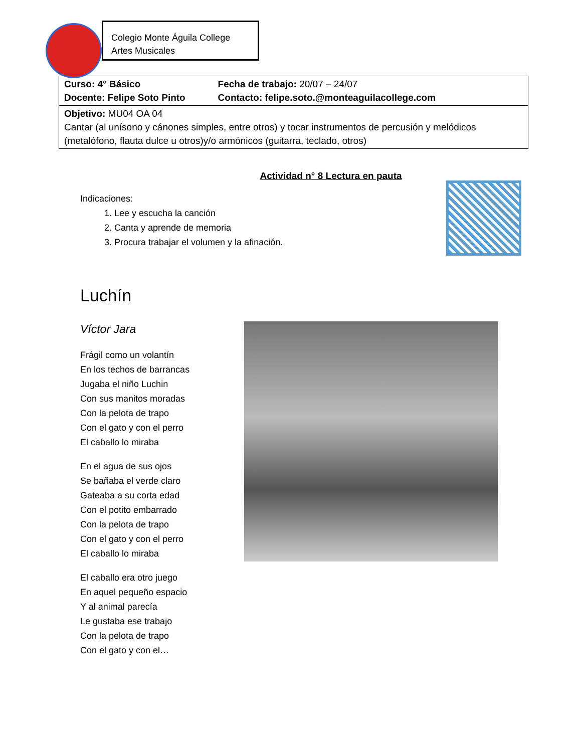Colegio Monte Águila College
Artes Musicales
| Curso: 4° Básico Docente: Felipe Soto Pinto | Fecha de trabajo: 20/07 – 24/07 Contacto: felipe.soto.@monteaguilacollege.com |
| Objetivo: MU04 OA 04 Cantar (al unísono y cánones simples, entre otros) y tocar instrumentos de percusión y melódicos (metalófono, flauta dulce u otros)y/o armónicos (guitarra, teclado, otros) | |
Actividad n° 8 Lectura en pauta
Indicaciones:
1. Lee y escucha la canción
2. Canta y aprende de memoria
3. Procura trabajar el volumen y la afinación.
Luchín
Víctor Jara
Frágil como un volantín
En los techos de barrancas
Jugaba el niño Luchin
Con sus manitos moradas
Con la pelota de trapo
Con el gato y con el perro
El caballo lo miraba
En el agua de sus ojos
Se bañaba el verde claro
Gateaba a su corta edad
Con el potito embarrado
Con la pelota de trapo
Con el gato y con el perro
El caballo lo miraba
El caballo era otro juego
En aquel pequeño espacio
Y al animal parecía
Le gustaba ese trabajo
Con la pelota de trapo
Con el gato y con el…